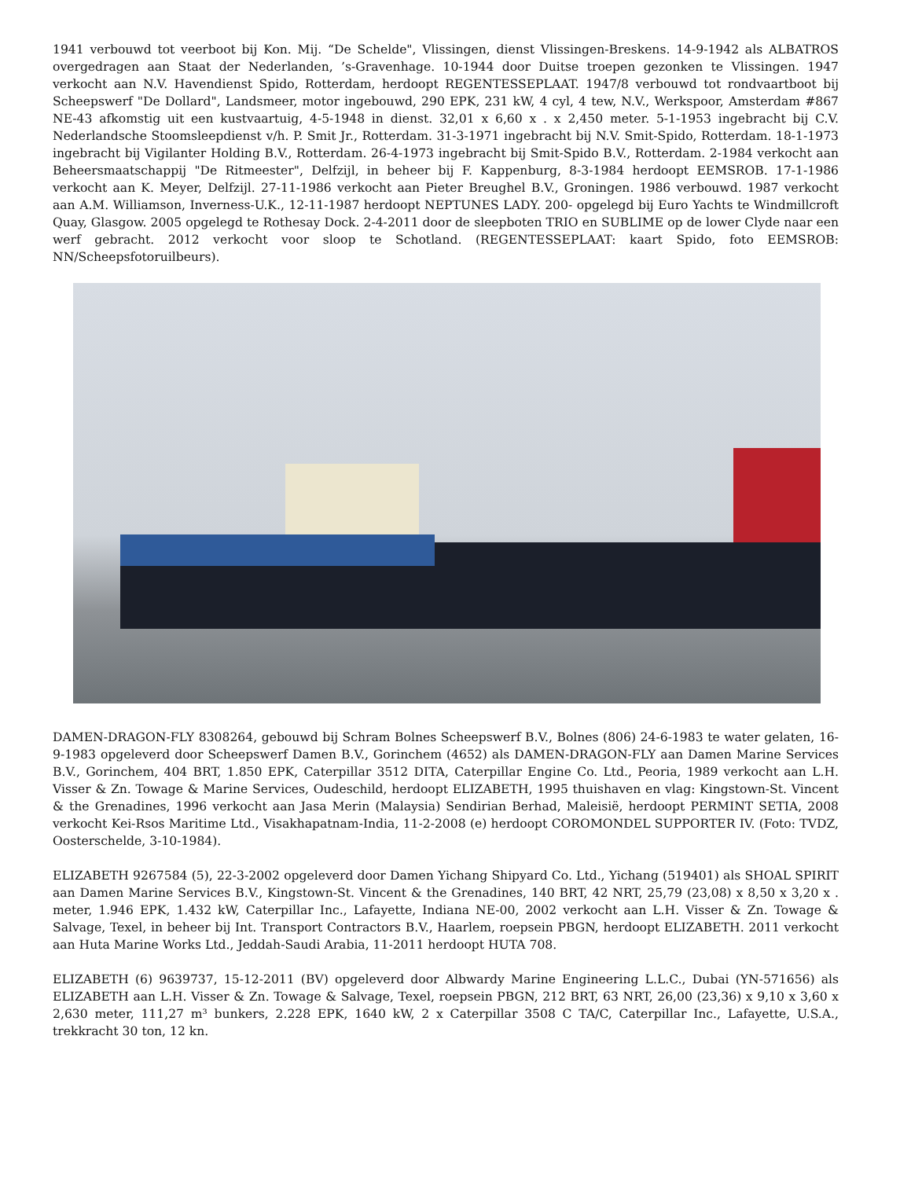1941 verbouwd tot veerboot bij Kon. Mij. “De Schelde", Vlissingen, dienst Vlissingen-Breskens. 14-9-1942 als ALBATROS overgedragen aan Staat der Nederlanden, ’s-Gravenhage. 10-1944 door Duitse troepen gezonken te Vlissingen. 1947 verkocht aan N.V. Havendienst Spido, Rotterdam, herdoopt REGENTESSEPLAAT. 1947/8 verbouwd tot rondvaartboot bij Scheepswerf "De Dollard", Landsmeer, motor ingebouwd, 290 EPK, 231 kW, 4 cyl, 4 tew, N.V., Werkspoor, Amsterdam #867 NE-43 afkomstig uit een kustvaartuig, 4-5-1948 in dienst. 32,01 x 6,60 x . x 2,450 meter. 5-1-1953 ingebracht bij C.V. Nederlandsche Stoomsleepdienst v/h. P. Smit Jr., Rotterdam. 31-3-1971 ingebracht bij N.V. Smit-Spido, Rotterdam. 18-1-1973 ingebracht bij Vigilanter Holding B.V., Rotterdam. 26-4-1973 ingebracht bij Smit-Spido B.V., Rotterdam. 2-1984 verkocht aan Beheersmaatschappij "De Ritmeester", Delfzijl, in beheer bij F. Kappenburg, 8-3-1984 herdoopt EEMSROB. 17-1-1986 verkocht aan K. Meyer, Delfzijl. 27-11-1986 verkocht aan Pieter Breughel B.V., Groningen. 1986 verbouwd. 1987 verkocht aan A.M. Williamson, Inverness-U.K., 12-11-1987 herdoopt NEPTUNES LADY. 200- opgelegd bij Euro Yachts te Windmillcroft Quay, Glasgow. 2005 opgelegd te Rothesay Dock. 2-4-2011 door de sleepboten TRIO en SUBLIME op de lower Clyde naar een werf gebracht. 2012 verkocht voor sloop te Schotland. (REGENTESSEPLAAT: kaart Spido, foto EEMSROB: NN/Scheepsfotoruilbeurs).
DAMEN-DRAGON-FLY 8308264, gebouwd bij Schram Bolnes Scheepswerf B.V., Bolnes (806) 24-6-1983 te water gelaten, 16-9-1983 opgeleverd door Scheepswerf Damen B.V., Gorinchem (4652) als DAMEN-DRAGON-FLY aan Damen Marine Services B.V., Gorinchem, 404 BRT, 1.850 EPK, Caterpillar 3512 DITA, Caterpillar Engine Co. Ltd., Peoria, 1989 verkocht aan L.H. Visser & Zn. Towage & Marine Services, Oudeschild, herdoopt ELIZABETH, 1995 thuishaven en vlag: Kingstown-St. Vincent & the Grenadines, 1996 verkocht aan Jasa Merin (Malaysia) Sendirian Berhad, Maleisië, herdoopt PERMINT SETIA, 2008 verkocht Kei-Rsos Maritime Ltd., Visakhapatnam-India, 11-2-2008 (e) herdoopt COROMONDEL SUPPORTER IV. (Foto: TVDZ, Oosterschelde, 3-10-1984).
ELIZABETH 9267584 (5), 22-3-2002 opgeleverd door Damen Yichang Shipyard Co. Ltd., Yichang (519401) als SHOAL SPIRIT aan Damen Marine Services B.V., Kingstown-St. Vincent & the Grenadines, 140 BRT, 42 NRT, 25,79 (23,08) x 8,50 x 3,20 x . meter, 1.946 EPK, 1.432 kW, Caterpillar Inc., Lafayette, Indiana NE-00, 2002 verkocht aan L.H. Visser & Zn. Towage & Salvage, Texel, in beheer bij Int. Transport Contractors B.V., Haarlem, roepsein PBGN, herdoopt ELIZABETH. 2011 verkocht aan Huta Marine Works Ltd., Jeddah-Saudi Arabia, 11-2011 herdoopt HUTA 708.
ELIZABETH (6) 9639737, 15-12-2011 (BV) opgeleverd door Albwardy Marine Engineering L.L.C., Dubai (YN-571656) als ELIZABETH aan L.H. Visser & Zn. Towage & Salvage, Texel, roepsein PBGN, 212 BRT, 63 NRT, 26,00 (23,36) x 9,10 x 3,60 x 2,630 meter, 111,27 m³ bunkers, 2.228 EPK, 1640 kW, 2 x Caterpillar 3508 C TA/C, Caterpillar Inc., Lafayette, U.S.A., trekkracht 30 ton, 12 kn.